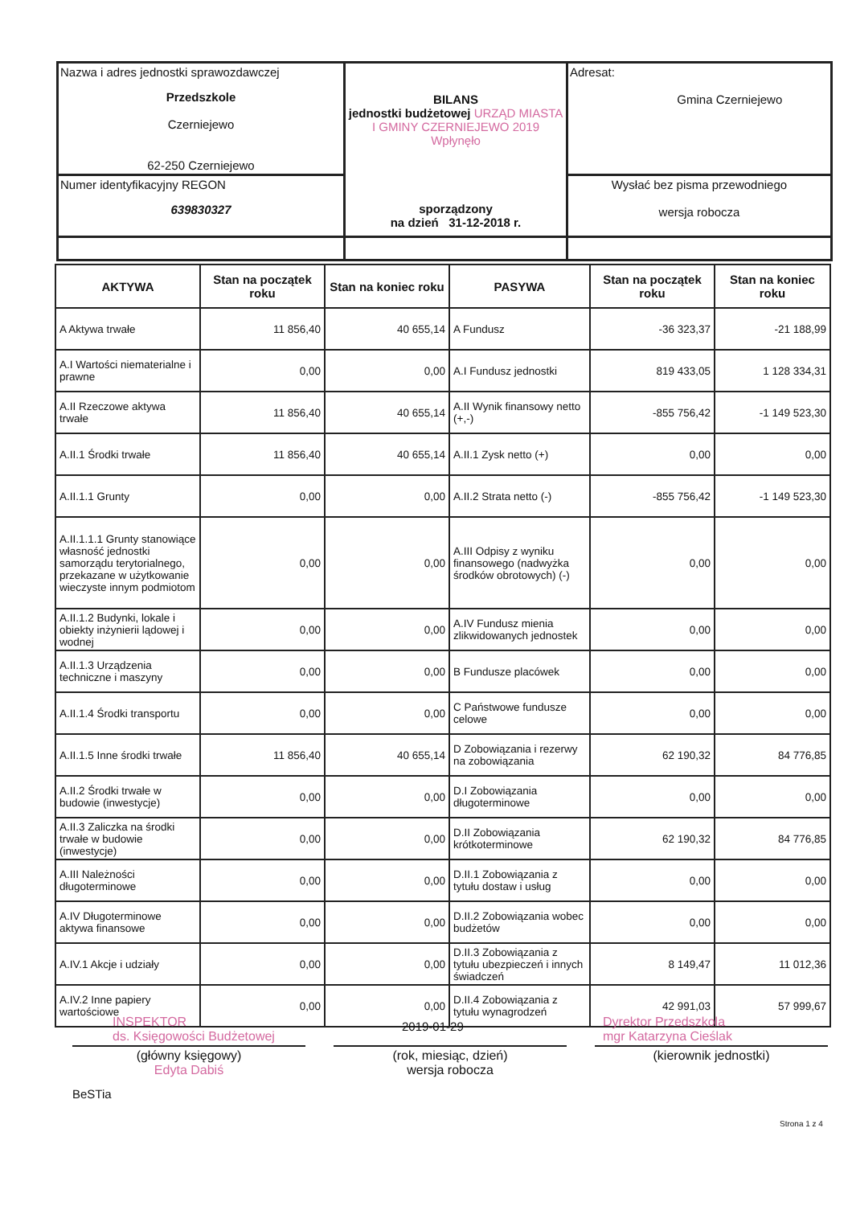| Nazwa i adres jednostki sprawozdawczej Przedszkole Czerniejewo 62-250 Czerniejewo | BILANS jednostki budżetowej URZĄD MIASTA I GMINY CZERNIEJEWO 2019 Wpłynęło sporządzony na dzień 31-12-2018 r. | Adresat: Gmina Czerniejewo |
| Numer identyfikacyjny REGON 639830327 | | Wysłać bez pisma przewodniego wersja robocza |
| AKTYWA | Stan na początek roku | Stan na koniec roku | PASYWA | Stan na początek roku | Stan na koniec roku |
| --- | --- | --- | --- | --- | --- |
| A Aktywa trwałe | 11 856,40 | 40 655,14 | A Fundusz | -36 323,37 | -21 188,99 |
| A.I Wartości niematerialne i prawne | 0,00 | 0,00 | A.I Fundusz jednostki | 819 433,05 | 1 128 334,31 |
| A.II Rzeczowe aktywa trwałe | 11 856,40 | 40 655,14 | A.II Wynik finansowy netto (+,-) | -855 756,42 | -1 149 523,30 |
| A.II.1 Środki trwałe | 11 856,40 | 40 655,14 | A.II.1 Zysk netto (+) | 0,00 | 0,00 |
| A.II.1.1 Grunty | 0,00 | 0,00 | A.II.2 Strata netto (-) | -855 756,42 | -1 149 523,30 |
| A.II.1.1.1 Grunty stanowiące własność jednostki samorządu terytorialnego, przekazane w użytkowanie wieczyste innym podmiotom | 0,00 | 0,00 | A.III Odpisy z wyniku finansowego (nadwyżka środków obrotowych) (-) | 0,00 | 0,00 |
| A.II.1.2 Budynki, lokale i obiekty inżynierii lądowej i wodnej | 0,00 | 0,00 | A.IV Fundusz mienia zlikwidowanych jednostek | 0,00 | 0,00 |
| A.II.1.3 Urządzenia techniczne i maszyny | 0,00 | 0,00 | B Fundusze placówek | 0,00 | 0,00 |
| A.II.1.4 Środki transportu | 0,00 | 0,00 | C Państwowe fundusze celowe | 0,00 | 0,00 |
| A.II.1.5 Inne środki trwałe | 11 856,40 | 40 655,14 | D Zobowiązania i rezerwy na zobowiązania | 62 190,32 | 84 776,85 |
| A.II.2 Środki trwałe w budowie (inwestycje) | 0,00 | 0,00 | D.I Zobowiązania długoterminowe | 0,00 | 0,00 |
| A.II.3 Zaliczka na środki trwałe w budowie (inwestycje) | 0,00 | 0,00 | D.II Zobowiązania krótkoterminowe | 62 190,32 | 84 776,85 |
| A.III Należności długoterminowe | 0,00 | 0,00 | D.II.1 Zobowiązania z tytułu dostaw i usług | 0,00 | 0,00 |
| A.IV Długoterminowe aktywa finansowe | 0,00 | 0,00 | D.II.2 Zobowiązania wobec budżetów | 0,00 | 0,00 |
| A.IV.1 Akcje i udziały | 0,00 | 0,00 | D.II.3 Zobowiązania z tytułu ubezpieczeń i innych świadczeń | 8 149,47 | 11 012,36 |
| A.IV.2 Inne papiery wartościowe | 0,00 | 0,00 | D.II.4 Zobowiązania z tytułu wynagrodzeń | 42 991,03 | 57 999,67 |
INSPEKTOR
ds. Księgowości Budżetowej
2019-01-29
Dyrektor Przedszkola
mgr Katarzyna Cieślak
(główny księgowy)
Edyta Dabiś
(rok, miesiąc, dzień)
wersja robocza
(kierownik jednostki)
BeSTia
Strona 1 z 4